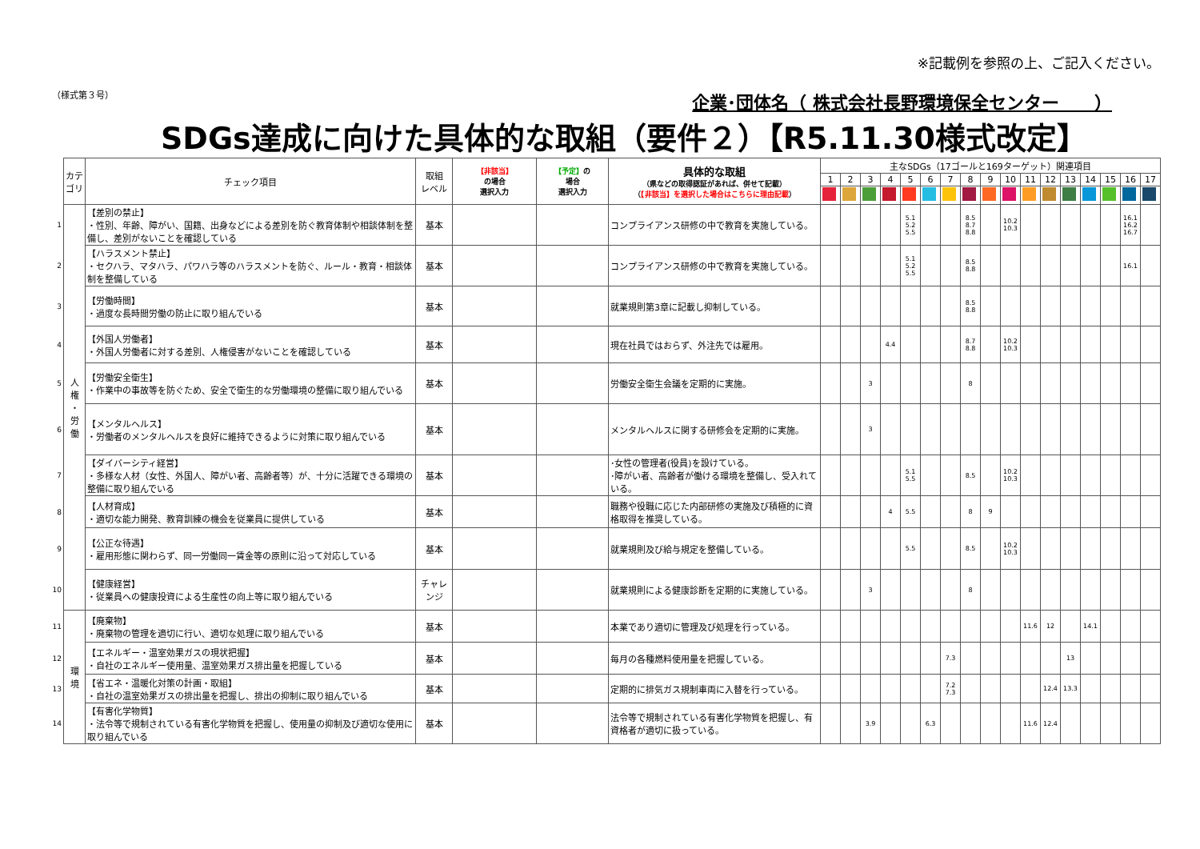※記載例を参照の上、ご記入ください。
（様式第３号） 企業･団体名（ 株式会社長野環境保全センター　　）
SDGs達成に向けた具体的な取組（要件２）【R5.11.30様式改定】
| | カテゴリ | チェック項目 | 取組 レベル | 【非該当】 の場合 選択入力 | 【予定】 の 場合 選択入力 | 具体的な取組 （県などの取得認証があれば、併せて記載） （ 【非該当】を選択した場合はこちらに理由記載 ） | 主なSDGs（17ゴールと169ターゲット）関連項目 | | | | | | | | | | | | | | | | |
| --- | --- | --- | --- | --- | --- | --- | --- | --- | --- | --- | --- | --- | --- | --- | --- | --- | --- | --- | --- | --- | --- | --- | --- |
| | | | | | | | 1 | 2 | 3 | 4 | 5 | 6 | 7 | 8 | 9 | 10 | 11 | 12 | 13 | 14 | 15 | 16 | 17 |
| 1 | 人 権 ・ 労 働 | 【差別の禁止】 ・性別、年齢、障がい、国籍、出身などによる差別を防ぐ教育体制や相談体制を整備し、差別がないことを確認している | 基本 | | | コンプライアンス研修の中で教育を実施している。 | | | | | 5.1 5.2 5.5 | | | 8.5 8.7 8.8 | | 10.2 10.3 | | | | | | 16.1 16.2 16.7 | |
| 2 | | 【ハラスメント禁止】 ・セクハラ、マタハラ、パワハラ等のハラスメントを防ぐ、ルール・教育・相談体制を整備している | 基本 | | | コンプライアンス研修の中で教育を実施している。 | | | | | 5.1 5.2 5.5 | | | 8.5 8.8 | | | | | | | | 16.1 | |
| 3 | | 【労働時間】 ・過度な長時間労働の防止に取り組んでいる | 基本 | | | 就業規則第3章に記載し抑制している。 | | | | | | | | 8.5 8.8 | | | | | | | | | |
| 4 | | 【外国人労働者】 ・外国人労働者に対する差別、人権侵害がないことを確認している | 基本 | | | 現在社員ではおらず、外注先では雇用。 | | | | 4.4 | | | | 8.7 8.8 | | 10.2 10.3 | | | | | | | |
| 5 | | 【労働安全衛生】 ・作業中の事故等を防ぐため、安全で衛生的な労働環境の整備に取り組んでいる | 基本 | | | 労働安全衛生会議を定期的に実施。 | | | 3 | | | | | 8 | | | | | | | | | |
| 6 | | 【メンタルヘルス】 ・労働者のメンタルヘルスを良好に維持できるように対策に取り組んでいる | 基本 | | | メンタルヘルスに関する研修会を定期的に実施。 | | | 3 | | | | | | | | | | | | | | |
| 7 | | 【ダイバーシティ経営】 ・多様な人材（女性、外国人、障がい者、高齢者等）が、十分に活躍できる環境の整備に取り組んでいる | 基本 | | | ･女性の管理者(役員)を設けている。 ･障がい者、高齢者が働ける環境を整備し、受入れている。 | | | | | 5.1 5.5 | | | 8.5 | | 10.2 10.3 | | | | | | | |
| 8 | | 【人材育成】 ・適切な能力開発、教育訓練の機会を従業員に提供している | 基本 | | | 職務や役職に応じた内部研修の実施及び積極的に資格取得を推奨している。 | | | | 4 | 5.5 | | | 8 | 9 | | | | | | | | |
| 9 | | 【公正な待遇】 ・雇用形態に関わらず、同一労働同一賃金等の原則に沿って対応している | 基本 | | | 就業規則及び給与規定を整備している。 | | | | | 5.5 | | | 8.5 | | 10.2 10.3 | | | | | | | |
| 10 | | 【健康経営】 ・従業員への健康投資による生産性の向上等に取り組んでいる | チャレンジ | | | 就業規則による健康診断を定期的に実施している。 | | | 3 | | | | | 8 | | | | | | | | | |
| 11 | 環 境 | 【廃棄物】 ・廃棄物の管理を適切に行い、適切な処理に取り組んでいる | 基本 | | | 本業であり適切に管理及び処理を行っている。 | | | | | | | | | | | 11.6 | 12 | | 14.1 | | | |
| 12 | | 【エネルギー・温室効果ガスの現状把握】 ・自社のエネルギー使用量、温室効果ガス排出量を把握している | 基本 | | | 毎月の各種燃料使用量を把握している。 | | | | | | | 7.3 | | | | | | 13 | | | | |
| 13 | | 【省エネ・温暖化対策の計画・取組】 ・自社の温室効果ガスの排出量を把握し、排出の抑制に取り組んでいる | 基本 | | | 定期的に排気ガス規制車両に入替を行っている。 | | | | | | | 7.2 7.3 | | | | | 12.4 | 13.3 | | | | |
| 14 | | 【有害化学物質】 ・法令等で規制されている有害化学物質を把握し、使用量の抑制及び適切な使用に取り組んでいる | 基本 | | | 法令等で規制されている有害化学物質を把握し、有資格者が適切に扱っている。 | | | 3.9 | | | 6.3 | | | | | 11.6 | 12.4 | | | | | |